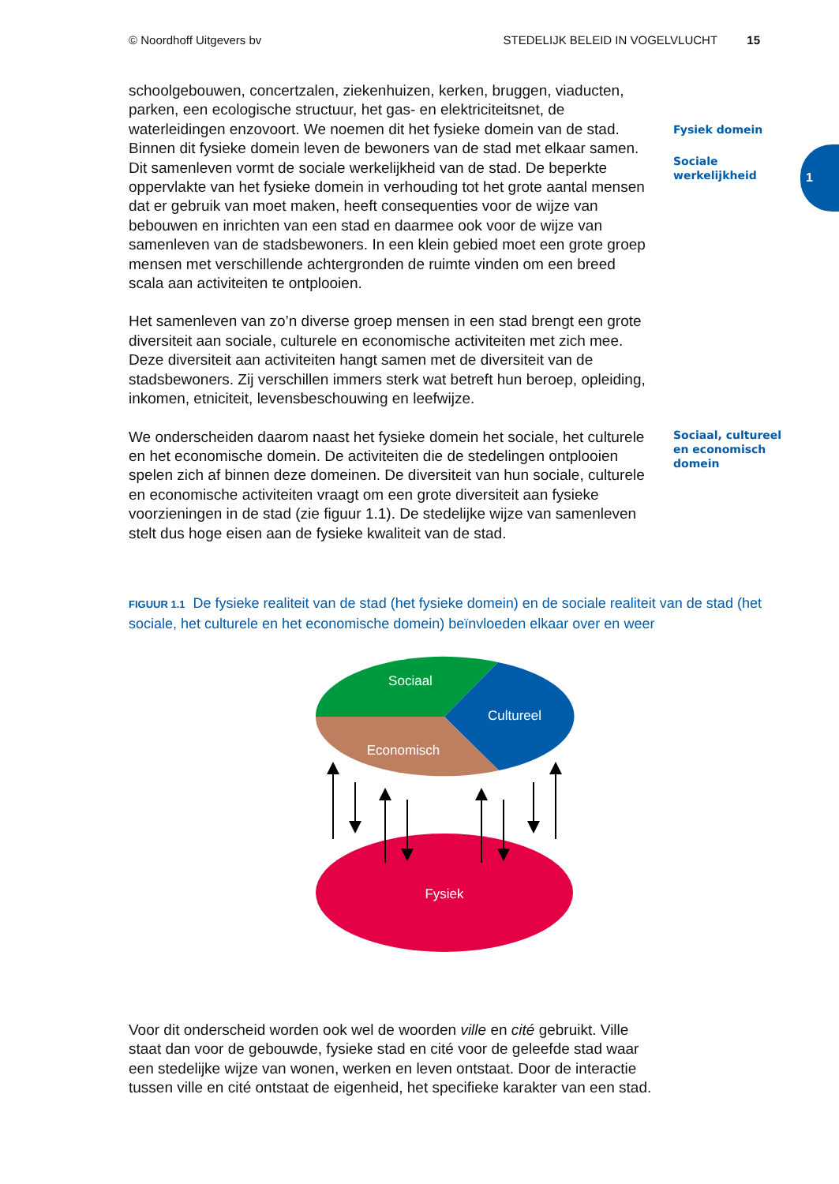© Noordhoff Uitgevers bv STEDELIJK BELEID IN VOGELVLUCHT 15
1
schoolgebouwen, concertzalen, ziekenhuizen, kerken, bruggen, viaducten, parken, een ecologische structuur, het gas- en elektriciteitsnet, de waterleidingen enzovoort. We noemen dit het fysieke domein van de stad. Binnen dit fysieke domein leven de bewoners van de stad met elkaar samen. Dit samenleven vormt de sociale werkelijkheid van de stad. De beperkte oppervlakte van het fysieke domein in verhouding tot het grote aantal mensen dat er gebruik van moet maken, heeft consequenties voor de wijze van bebouwen en inrichten van een stad en daarmee ook voor de wijze van samenleven van de stadsbewoners. In een klein gebied moet een grote groep mensen met verschillende achtergronden de ruimte vinden om een breed scala aan activiteiten te ontplooien.
Het samenleven van zo’n diverse groep mensen in een stad brengt een grote diversiteit aan sociale, culturele en economische activiteiten met zich mee. Deze diversiteit aan activiteiten hangt samen met de diversiteit van de stadsbewoners. Zij verschillen immers sterk wat betreft hun beroep, opleiding, inkomen, etniciteit, levensbeschouwing en leefwijze.
Fysiek domein
Sociale
werkelijkheid
We onderscheiden daarom naast het fysieke domein het sociale, het culturele en het economische domein. De activiteiten die de stedelingen ontplooien spelen zich af binnen deze domeinen. De diversiteit van hun sociale, culturele en economische activiteiten vraagt om een grote diversiteit aan fysieke voorzieningen in de stad (zie figuur 1.1). De stedelijke wijze van samenleven stelt dus hoge eisen aan de fysieke kwaliteit van de stad.
Sociaal, cultureel
en economisch
domein
FIGUUR 1.1 De fysieke realiteit van de stad (het fysieke domein) en de sociale realiteit van de stad (het sociale, het culturele en het economische domein) beïnvloeden elkaar over en weer
Sociaal
Cultureel
Economisch
Fysiek
Voor dit onderscheid worden ook wel de woorden ville en cité gebruikt. Ville staat dan voor de gebouwde, fysieke stad en cité voor de geleefde stad waar een stedelijke wijze van wonen, werken en leven ontstaat. Door de interactie tussen ville en cité ontstaat de eigenheid, het specifieke karakter van een stad.